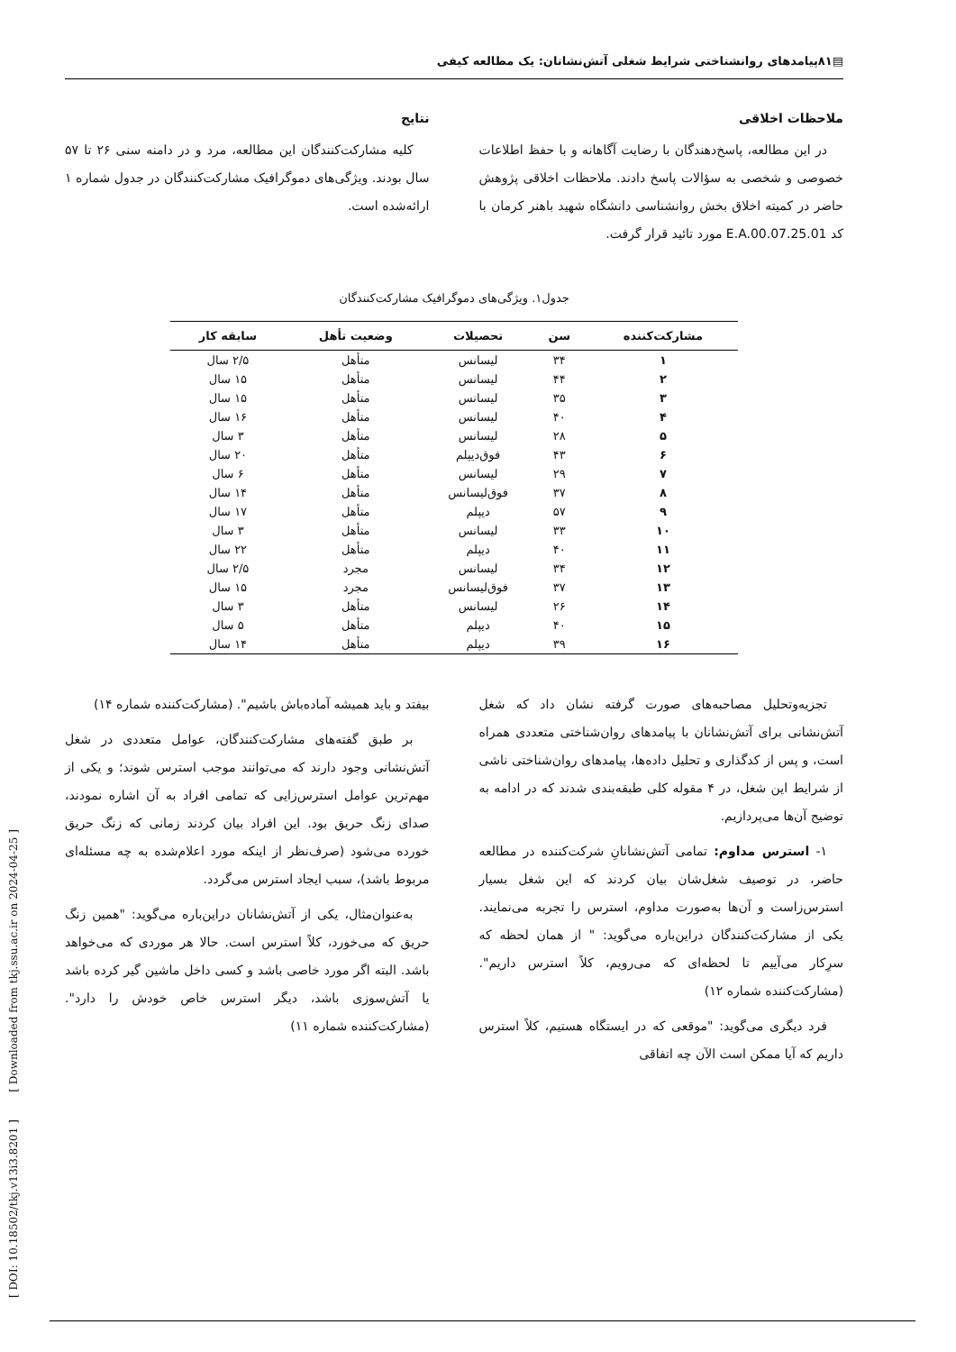▤۸۱پیامدهای روانشناختی شرایط شغلی آتش‌نشانان: یک مطالعه کیفی
ملاحظات اخلاقی
در این مطالعه، پاسخ‌دهندگان با رضایت آگاهانه و با حفظ اطلاعات خصوصی و شخصی به سؤالات پاسخ دادند. ملاحظات اخلاقی پژوهش حاضر در کمیته اخلاق بخش روانشناسی دانشگاه شهید باهنر کرمان با کد E.A.00.07.25.01 مورد تائید قرار گرفت.
نتایج
کلیه مشارکت‌کنندگان این مطالعه، مرد و در دامنه سنی ۲۶ تا ۵۷ سال بودند. ویژگی‌های دموگرافیک مشارکت‌کنندگان در جدول شماره ۱ ارائه‌شده است.
جدول۱. ویژگی‌های دموگرافیک مشارکت‌کنندگان
| مشارکت‌کننده | سن | تحصیلات | وضعیت تأهل | سابقه کار |
| --- | --- | --- | --- | --- |
| ۱ | ۳۴ | لیسانس | متأهل | ۲/۵ سال |
| ۲ | ۴۴ | لیسانس | متأهل | ۱۵ سال |
| ۳ | ۳۵ | لیسانس | متأهل | ۱۵ سال |
| ۴ | ۴۰ | لیسانس | متأهل | ۱۶ سال |
| ۵ | ۲۸ | لیسانس | متأهل | ۳ سال |
| ۶ | ۴۳ | فوق‌دیپلم | متأهل | ۲۰ سال |
| ۷ | ۲۹ | لیسانس | متأهل | ۶ سال |
| ۸ | ۳۷ | فوق‌لیسانس | متأهل | ۱۴ سال |
| ۹ | ۵۷ | دیپلم | متأهل | ۱۷ سال |
| ۱۰ | ۳۳ | لیسانس | متأهل | ۳ سال |
| ۱۱ | ۴۰ | دیپلم | متأهل | ۲۲ سال |
| ۱۲ | ۳۴ | لیسانس | مجرد | ۲/۵ سال |
| ۱۳ | ۳۷ | فوق‌لیسانس | مجرد | ۱۵ سال |
| ۱۴ | ۲۶ | لیسانس | متأهل | ۳ سال |
| ۱۵ | ۴۰ | دیپلم | متأهل | ۵ سال |
| ۱۶ | ۳۹ | دیپلم | متأهل | ۱۴ سال |
تجزیه‌وتحلیل مصاحبه‌های صورت گرفته نشان داد که شغل آتش‌نشانی برای آتش‌نشانان با پیامدهای روان‌شناختی متعددی همراه است، و پس از کدگذاری و تحلیل داده‌ها، پیامدهای روان‌شناختی ناشی از شرایط این شغل، در ۴ مقوله کلی طبقه‌بندی شدند که در ادامه به توضیح آن‌ها می‌پردازیم.
۱- استرس مداوم: تمامی آتش‌نشانانِ شرکت‌کننده در مطالعه حاضر، در توصیف شغل‌شان بیان کردند که این شغل بسیار استرس‌زاست و آن‌ها به‌صورت مداوم، استرس را تجربه می‌نمایند. یکی از مشارکت‌کنندگان دراین‌باره می‌گوید: " از همان لحظه که سرِکار می‌آییم تا لحظه‌ای که می‌رویم، کلاً استرس داریم". (مشارکت‌کننده شماره ۱۲)
فرد دیگری می‌گوید: "موقعی که در ایستگاه هستیم، کلاً استرس داریم که آیا ممکن است الآن چه اتفاقی
بیفتد و باید همیشه آماده‌باش باشیم". (مشارکت‌کننده شماره ۱۴)
بر طبق گفته‌های مشارکت‌کنندگان، عوامل متعددی در شغل آتش‌نشانی وجود دارند که می‌توانند موجب استرس شوند؛ و یکی از مهم‌ترین عوامل استرس‌زایی که تمامی افراد به آن اشاره نمودند، صدای زنگ حریق بود. این افراد بیان کردند زمانی که زنگ حریق خورده می‌شود (صرف‌نظر از اینکه مورد اعلام‌شده به چه مسئله‌ای مربوط باشد)، سبب ایجاد استرس می‌گردد.
به‌عنوان‌مثال، یکی از آتش‌نشانان دراین‌باره می‌گوید: "همین زنگ حریق که می‌خورد، کلاً استرس است. حالا هر موردی که می‌خواهد باشد. البته اگر مورد خاصی باشد و کسی داخل ماشین گیر کرده باشد یا آتش‌سوزی باشد، دیگر استرس خاص خودش را دارد". (مشارکت‌کننده شماره ۱۱)
[ DOI: 10.18502/tkj.v13i3.8201 ] [ Downloaded from tkj.ssu.ac.ir on 2024-04-25 ]